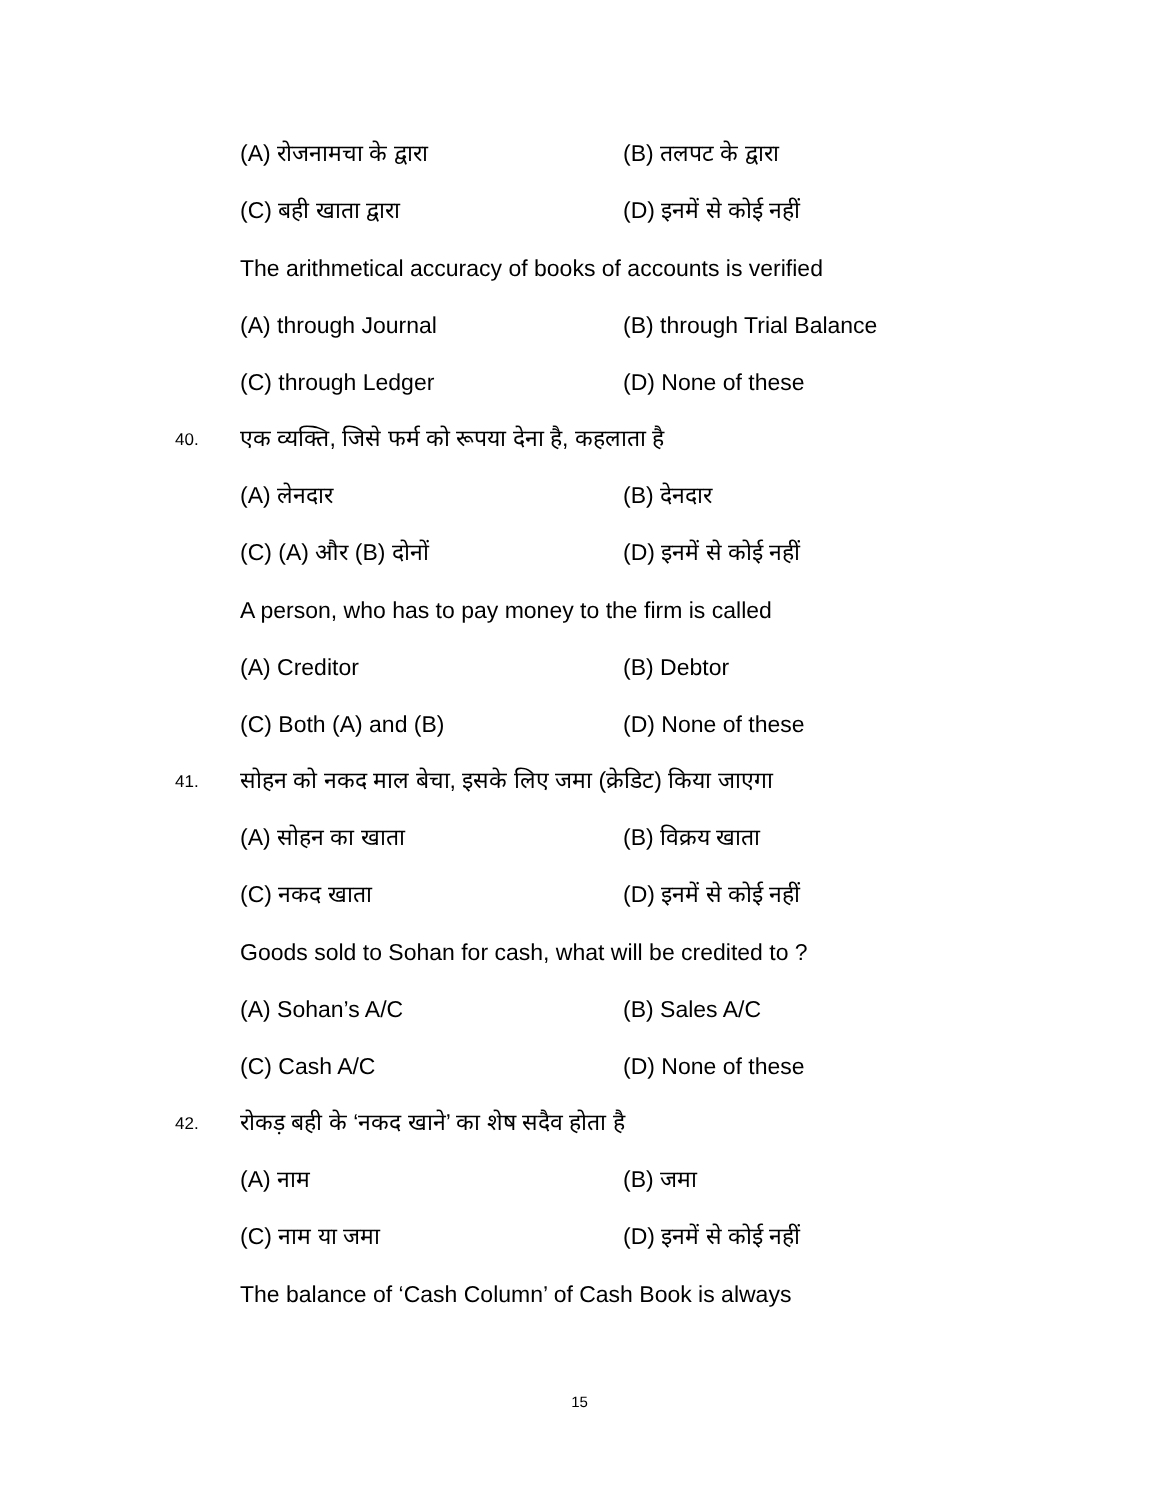(A) रोजनामचा के द्वारा (B) तलपट के द्वारा
(C) बही खाता द्वारा (D) इनमें से कोई नहीं
The arithmetical accuracy of books of accounts is verified
(A) through Journal (B) through Trial Balance
(C) through Ledger (D) None of these
40. एक व्यक्ति, जिसे फर्म को रूपया देना है, कहलाता है
(A) लेनदार (B) देनदार
(C) (A) और (B) दोनों (D) इनमें से कोई नहीं
A person, who has to pay money to the firm is called
(A) Creditor (B) Debtor
(C) Both (A) and (B) (D) None of these
41. सोहन को नकद माल बेचा, इसके लिए जमा (क्रेडिट) किया जाएगा
(A) सोहन का खाता (B) विक्रय खाता
(C) नकद खाता (D) इनमें से कोई नहीं
Goods sold to Sohan for cash, what will be credited to ?
(A) Sohan’s A/C (B) Sales A/C
(C) Cash A/C (D) None of these
42. रोकड़ बही के ‘नकद खाने’ का शेष सदैव होता है
(A) नाम (B) जमा
(C) नाम या जमा (D) इनमें से कोई नहीं
The balance of ‘Cash Column’ of Cash Book is always
15